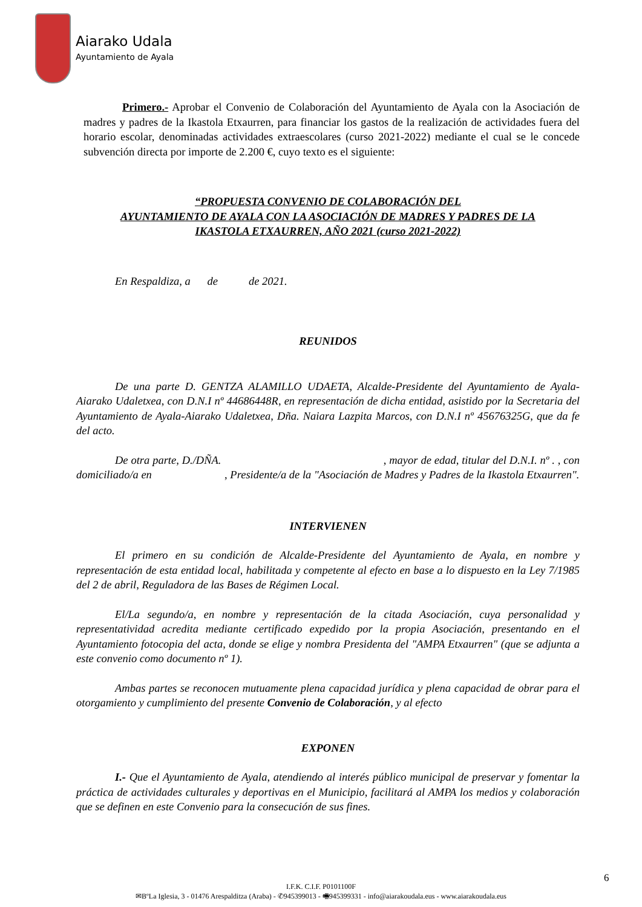Aiarako Udala
Ayuntamiento de Ayala
Primero.- Aprobar el Convenio de Colaboración del Ayuntamiento de Ayala con la Asociación de madres y padres de la Ikastola Etxaurren, para financiar los gastos de la realización de actividades fuera del horario escolar, denominadas actividades extraescolares (curso 2021-2022) mediante el cual se le concede subvención directa por importe de 2.200 €, cuyo texto es el siguiente:
“PROPUESTA CONVENIO DE COLABORACIÓN DEL
AYUNTAMIENTO DE AYALA CON LA ASOCIACIÓN DE MADRES Y PADRES DE LA
IKASTOLA ETXAURREN, AÑO 2021 (curso 2021-2022)
En Respaldiza, a de de 2021.
REUNIDOS
De una parte D. GENTZA ALAMILLO UDAETA, Alcalde-Presidente del Ayuntamiento de Ayala-Aiarako Udaletxea, con D.N.I nº 44686448R, en representación de dicha entidad, asistido por la Secretaria del Ayuntamiento de Ayala-Aiarako Udaletxea, Dña. Naiara Lazpita Marcos, con D.N.I nº 45676325G, que da fe del acto.
De otra parte, D./DÑA. , mayor de edad, titular del D.N.I. nº . , con domiciliado/a en , Presidente/a de la "Asociación de Madres y Padres de la Ikastola Etxaurren".
INTERVIENEN
El primero en su condición de Alcalde-Presidente del Ayuntamiento de Ayala, en nombre y representación de esta entidad local, habilitada y competente al efecto en base a lo dispuesto en la Ley 7/1985 del 2 de abril, Reguladora de las Bases de Régimen Local.
El/La segundo/a, en nombre y representación de la citada Asociación, cuya personalidad y representatividad acredita mediante certificado expedido por la propia Asociación, presentando en el Ayuntamiento fotocopia del acta, donde se elige y nombra Presidenta del "AMPA Etxaurren" (que se adjunta a este convenio como documento nº 1).
Ambas partes se reconocen mutuamente plena capacidad jurídica y plena capacidad de obrar para el otorgamiento y cumplimiento del presente Convenio de Colaboración, y al efecto
EXPONEN
I.- Que el Ayuntamiento de Ayala, atendiendo al interés público municipal de preservar y fomentar la práctica de actividades culturales y deportivas en el Municipio, facilitará al AMPA los medios y colaboración que se definen en este Convenio para la consecución de sus fines.
6
I.F.K. C.I.F. P0101100F
✉BºLa Iglesia, 3 - 01476 Arespalditza (Araba) - ✆945399013 - 🖷945399331 - info@aiarakoudala.eus - www.aiarakoudala.eus